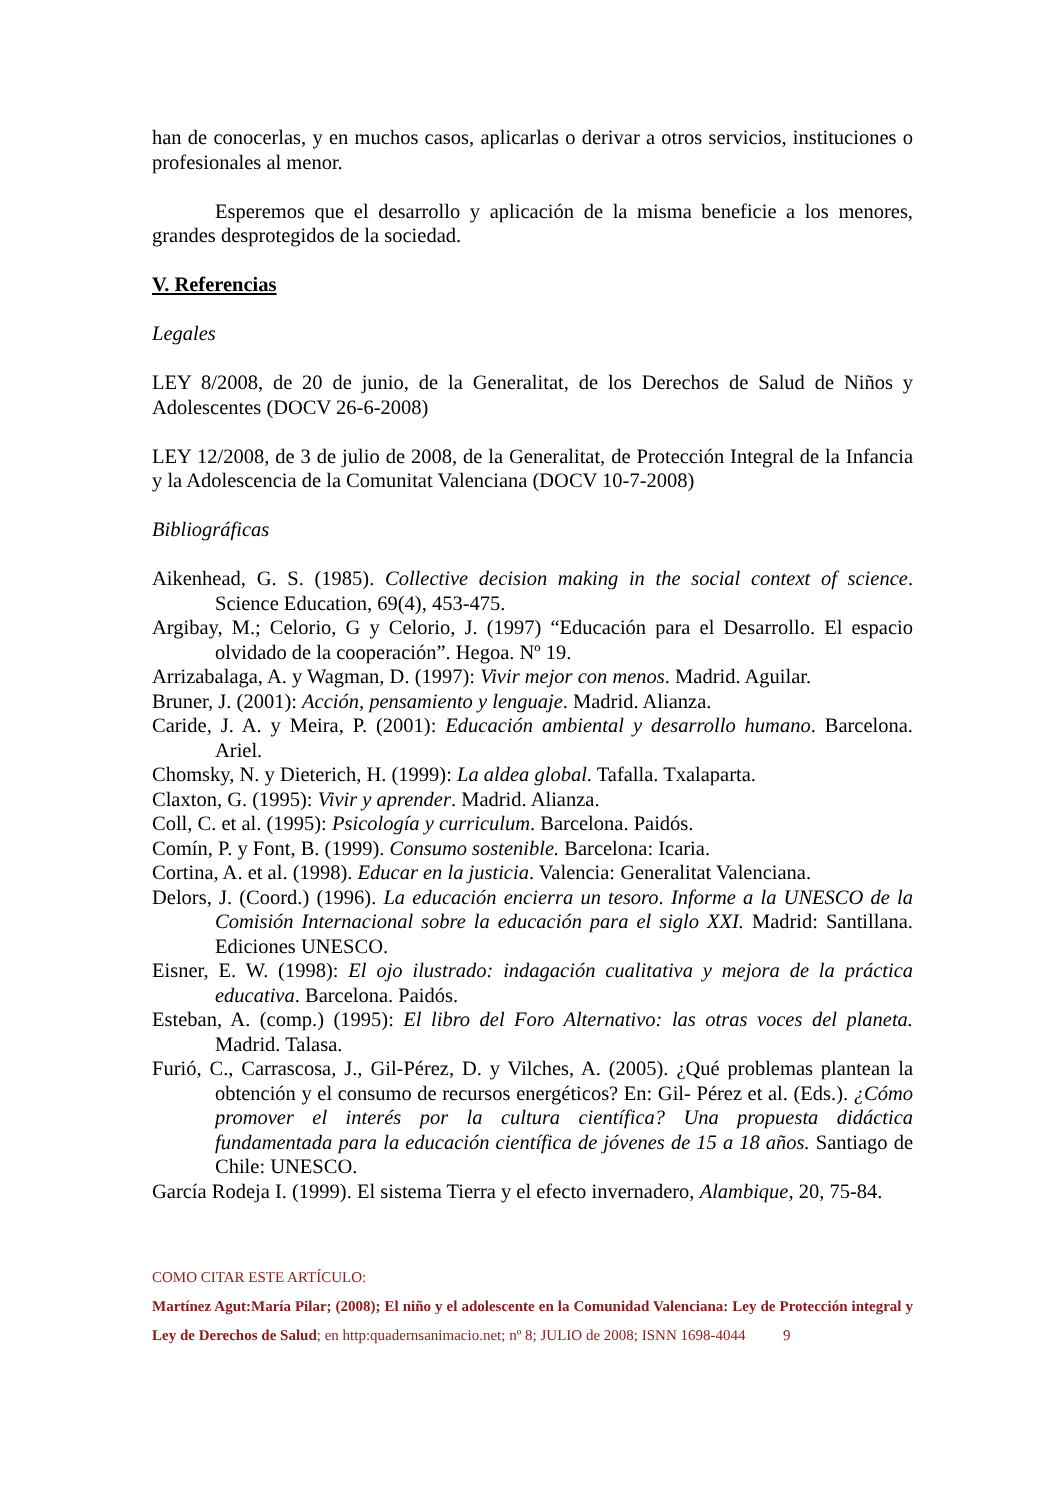han de conocerlas, y en muchos casos, aplicarlas o derivar a otros servicios, instituciones o profesionales al menor.
Esperemos que el desarrollo y aplicación de la misma beneficie a los menores, grandes desprotegidos de la sociedad.
V. Referencias
Legales
LEY 8/2008, de 20 de junio, de la Generalitat, de los Derechos de Salud de Niños y Adolescentes (DOCV 26-6-2008)
LEY 12/2008, de 3 de julio de 2008, de la Generalitat, de Protección Integral de la Infancia y la Adolescencia de la Comunitat Valenciana (DOCV 10-7-2008)
Bibliográficas
Aikenhead, G. S. (1985). Collective decision making in the social context of science. Science Education, 69(4), 453-475.
Argibay, M.; Celorio, G y Celorio, J. (1997) “Educación para el Desarrollo. El espacio olvidado de la cooperación”. Hegoa. Nº 19.
Arrizabalaga, A. y Wagman, D. (1997): Vivir mejor con menos. Madrid. Aguilar.
Bruner, J. (2001): Acción, pensamiento y lenguaje. Madrid. Alianza.
Caride, J. A. y Meira, P. (2001): Educación ambiental y desarrollo humano. Barcelona. Ariel.
Chomsky, N. y Dieterich, H. (1999): La aldea global. Tafalla. Txalaparta.
Claxton, G. (1995): Vivir y aprender. Madrid. Alianza.
Coll, C. et al. (1995): Psicología y curriculum. Barcelona. Paidós.
Comín, P. y Font, B. (1999). Consumo sostenible. Barcelona: Icaria.
Cortina, A. et al. (1998). Educar en la justicia. Valencia: Generalitat Valenciana.
Delors, J. (Coord.) (1996). La educación encierra un tesoro. Informe a la UNESCO de la Comisión Internacional sobre la educación para el siglo XXI. Madrid: Santillana. Ediciones UNESCO.
Eisner, E. W. (1998): El ojo ilustrado: indagación cualitativa y mejora de la práctica educativa. Barcelona. Paidós.
Esteban, A. (comp.) (1995): El libro del Foro Alternativo: las otras voces del planeta. Madrid. Talasa.
Furió, C., Carrascosa, J., Gil-Pérez, D. y Vilches, A. (2005). ¿Qué problemas plantean la obtención y el consumo de recursos energéticos? En: Gil- Pérez et al. (Eds.). ¿Cómo promover el interés por la cultura científica? Una propuesta didáctica fundamentada para la educación científica de jóvenes de 15 a 18 años. Santiago de Chile: UNESCO.
García Rodeja I. (1999). El sistema Tierra y el efecto invernadero, Alambique, 20, 75-84.
COMO CITAR ESTE ARTÍCULO:
Martínez Agut:María Pilar; (2008); El niño y el adolescente en la Comunidad Valenciana: Ley de Protección integral y Ley de Derechos de Salud; en http:quadernsanimacio.net; nº 8; JULIO de 2008; ISNN 1698-4044 9